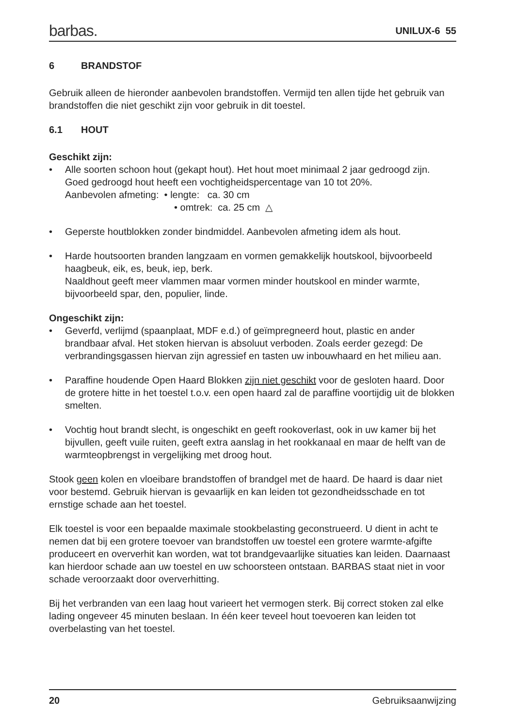barbas.
UNILUX-6 55
6 BRANDSTOF
Gebruik alleen de hieronder aanbevolen brandstoffen. Vermijd ten allen tijde het gebruik van brandstoffen die niet geschikt zijn voor gebruik in dit toestel.
6.1 HOUT
Geschikt zijn:
• Alle soorten schoon hout (gekapt hout). Het hout moet minimaal 2 jaar gedroogd zijn. Goed gedroogd hout heeft een vochtigheidspercentage van 10 tot 20%.
Aanbevolen afmeting: • lengte: ca. 30 cm
• omtrek: ca. 25 cm △
• Geperste houtblokken zonder bindmiddel. Aanbevolen afmeting idem als hout.
• Harde houtsoorten branden langzaam en vormen gemakkelijk houtskool, bijvoorbeeld haagbeuk, eik, es, beuk, iep, berk.
Naaldhout geeft meer vlammen maar vormen minder houtskool en minder warmte, bijvoorbeeld spar, den, populier, linde.
Ongeschikt zijn:
• Geverfd, verlijmd (spaanplaat, MDF e.d.) of geïmpregneerd hout, plastic en ander brandbaar afval. Het stoken hiervan is absoluut verboden. Zoals eerder gezegd: De verbrandingsgassen hiervan zijn agressief en tasten uw inbouwhaard en het milieu aan.
• Paraffine houdende Open Haard Blokken zijn niet geschikt voor de gesloten haard. Door de grotere hitte in het toestel t.o.v. een open haard zal de paraffine voortijdig uit de blokken smelten.
• Vochtig hout brandt slecht, is ongeschikt en geeft rookoverlast, ook in uw kamer bij het bijvullen, geeft vuile ruiten, geeft extra aanslag in het rookkanaal en maar de helft van de warmteopbrengst in vergelijking met droog hout.
Stook geen kolen en vloeibare brandstoffen of brandgel met de haard. De haard is daar niet voor bestemd. Gebruik hiervan is gevaarlijk en kan leiden tot gezondheidsschade en tot ernstige schade aan het toestel.
Elk toestel is voor een bepaalde maximale stookbelasting geconstrueerd. U dient in acht te nemen dat bij een grotere toevoer van brandstoffen uw toestel een grotere warmte-afgifte produceert en oververhit kan worden, wat tot brandgevaarlijke situaties kan leiden. Daarnaast kan hierdoor schade aan uw toestel en uw schoorsteen ontstaan. BARBAS staat niet in voor schade veroorzaakt door oververhitting.
Bij het verbranden van een laag hout varieert het vermogen sterk. Bij correct stoken zal elke lading ongeveer 45 minuten beslaan. In één keer teveel hout toevoeren kan leiden tot overbelasting van het toestel.
20 Gebruiksaanwijzing